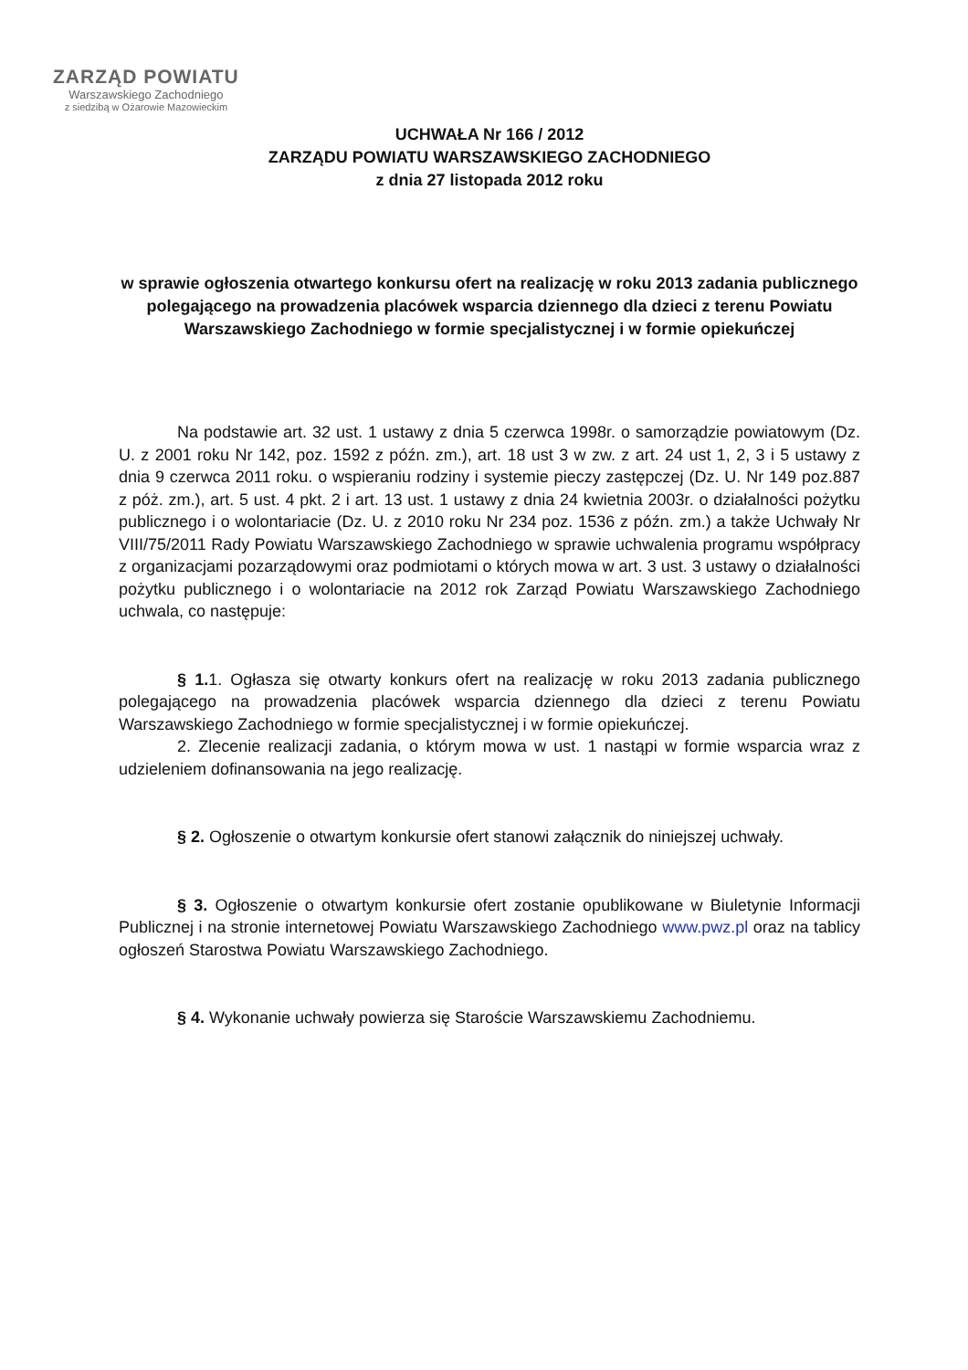ZARZĄD POWIATU
Warszawskiego Zachodniego
z siedzibą w Ożarowie Mazowieckim
UCHWAŁA Nr 166 / 2012
ZARZĄDU POWIATU WARSZAWSKIEGO ZACHODNIEGO
z dnia 27 listopada 2012 roku
w sprawie ogłoszenia otwartego konkursu ofert na realizację w roku 2013 zadania publicznego polegającego na prowadzenia placówek wsparcia dziennego dla dzieci z terenu Powiatu Warszawskiego Zachodniego w formie specjalistycznej i w formie opiekuńczej
Na podstawie art. 32 ust. 1 ustawy z dnia 5 czerwca 1998r. o samorządzie powiatowym (Dz. U. z 2001 roku Nr 142, poz. 1592 z późn. zm.), art. 18 ust 3 w zw. z art. 24 ust 1, 2, 3 i 5 ustawy z dnia 9 czerwca 2011 roku. o wspieraniu rodziny i systemie pieczy zastępczej (Dz. U. Nr 149 poz.887 z póż. zm.), art. 5 ust. 4 pkt. 2 i art. 13 ust. 1 ustawy z dnia 24 kwietnia 2003r. o działalności pożytku publicznego i o wolontariacie (Dz. U. z 2010 roku Nr 234 poz. 1536 z późn. zm.) a także Uchwały Nr VIII/75/2011 Rady Powiatu Warszawskiego Zachodniego w sprawie uchwalenia programu współpracy z organizacjami pozarządowymi oraz podmiotami o których mowa w art. 3 ust. 3 ustawy o działalności pożytku publicznego i o wolontariacie na 2012 rok Zarząd Powiatu Warszawskiego Zachodniego uchwala, co następuje:
§ 1. 1. Ogłasza się otwarty konkurs ofert na realizację w roku 2013 zadania publicznego polegającego na prowadzenia placówek wsparcia dziennego dla dzieci z terenu Powiatu Warszawskiego Zachodniego w formie specjalistycznej i w formie opiekuńczej.
2. Zlecenie realizacji zadania, o którym mowa w ust. 1 nastąpi w formie wsparcia wraz z udzieleniem dofinansowania na jego realizację.
§ 2. Ogłoszenie o otwartym konkursie ofert stanowi załącznik do niniejszej uchwały.
§ 3. Ogłoszenie o otwartym konkursie ofert zostanie opublikowane w Biuletynie Informacji Publicznej i na stronie internetowej Powiatu Warszawskiego Zachodniego www.pwz.pl oraz na tablicy ogłoszeń Starostwa Powiatu Warszawskiego Zachodniego.
§ 4. Wykonanie uchwały powierza się Staroście Warszawskiemu Zachodniemu.